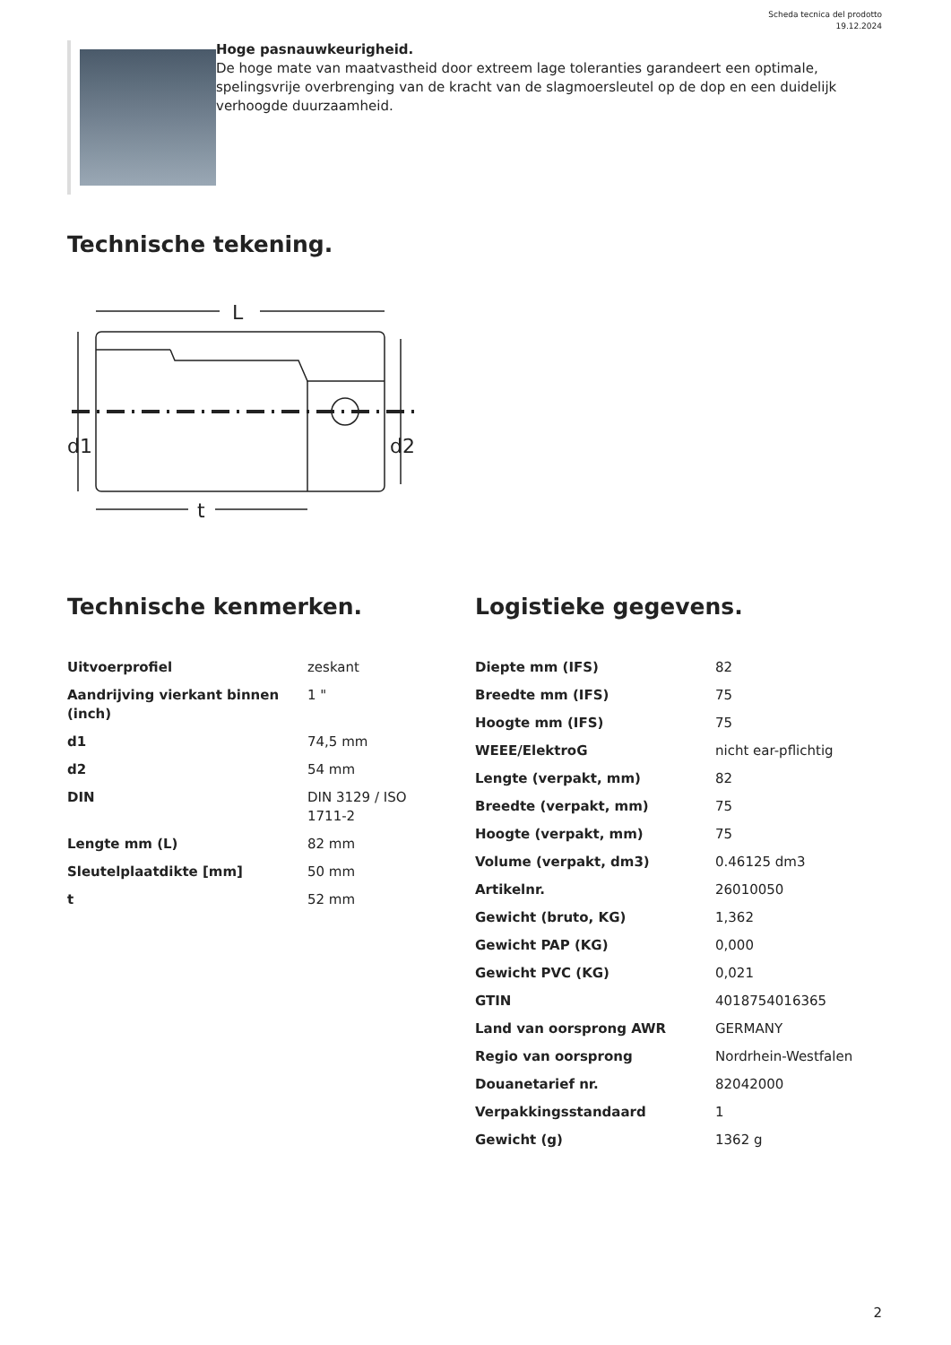Scheda tecnica del prodotto
19.12.2024
Hoge pasnauwkeurigheid.
De hoge mate van maatvastheid door extreem lage toleranties garandeert een optimale, spelingsvrije overbrenging van de kracht van de slagmoersleutel op de dop en een duidelijk verhoogde duurzaamheid.
Technische tekening.
L
d1
d2
t
Technische kenmerken.
| Uitvoerprofiel | zeskant |
| Aandrijving vierkant binnen (inch) | 1 " |
| d1 | 74,5 mm |
| d2 | 54 mm |
| DIN | DIN 3129 / ISO 1711-2 |
| Lengte mm (L) | 82 mm |
| Sleutelplaatdikte [mm] | 50 mm |
| t | 52 mm |
Logistieke gegevens.
| Diepte mm (IFS) | 82 |
| Breedte mm (IFS) | 75 |
| Hoogte mm (IFS) | 75 |
| WEEE/ElektroG | nicht ear-pflichtig |
| Lengte (verpakt, mm) | 82 |
| Breedte (verpakt, mm) | 75 |
| Hoogte (verpakt, mm) | 75 |
| Volume (verpakt, dm3) | 0.46125 dm3 |
| Artikelnr. | 26010050 |
| Gewicht (bruto, KG) | 1,362 |
| Gewicht PAP (KG) | 0,000 |
| Gewicht PVC (KG) | 0,021 |
| GTIN | 4018754016365 |
| Land van oorsprong AWR | GERMANY |
| Regio van oorsprong | Nordrhein-Westfalen |
| Douanetarief nr. | 82042000 |
| Verpakkingsstandaard | 1 |
| Gewicht (g) | 1362 g |
2